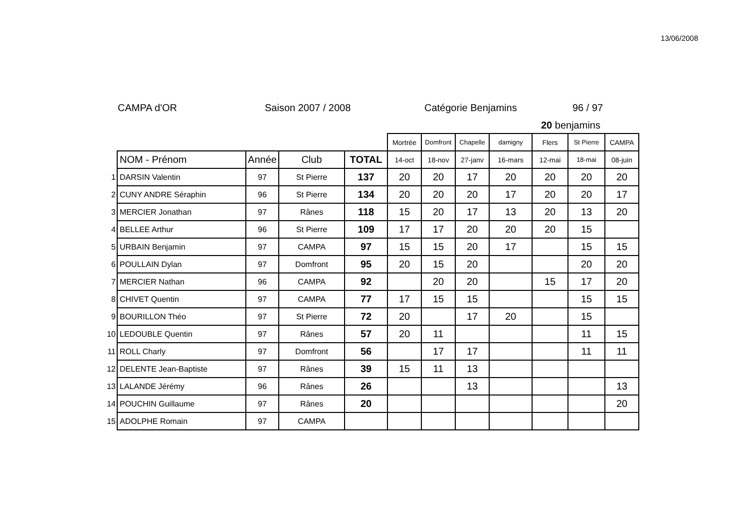13/06/2008
CAMPA d'OR Saison 2007 / 2008 Catégorie Benjamins 96 / 97
20 benjamins
| | | | | | Mortrée | Domfront | Chapelle | damigny | Flers | St Pierre | CAMPA |
| | NOM - Prénom | Année | Club | TOTAL | 14-oct | 18-nov | 27-janv | 16-mars | 12-mai | 18-mai | 08-juin |
| 1 | DARSIN Valentin | 97 | St Pierre | 137 | 20 | 20 | 17 | 20 | 20 | 20 | 20 |
| 2 | CUNY ANDRE Séraphin | 96 | St Pierre | 134 | 20 | 20 | 20 | 17 | 20 | 20 | 17 |
| 3 | MERCIER Jonathan | 97 | Rânes | 118 | 15 | 20 | 17 | 13 | 20 | 13 | 20 |
| 4 | BELLEE Arthur | 96 | St Pierre | 109 | 17 | 17 | 20 | 20 | 20 | 15 | |
| 5 | URBAIN Benjamin | 97 | CAMPA | 97 | 15 | 15 | 20 | 17 | | 15 | 15 |
| 6 | POULLAIN Dylan | 97 | Domfront | 95 | 20 | 15 | 20 | | | 20 | 20 |
| 7 | MERCIER Nathan | 96 | CAMPA | 92 | | 20 | 20 | | 15 | 17 | 20 |
| 8 | CHIVET Quentin | 97 | CAMPA | 77 | 17 | 15 | 15 | | | 15 | 15 |
| 9 | BOURILLON Théo | 97 | St Pierre | 72 | 20 | | 17 | 20 | | 15 | |
| 10 | LEDOUBLE Quentin | 97 | Rânes | 57 | 20 | 11 | | | | 11 | 15 |
| 11 | ROLL Charly | 97 | Domfront | 56 | | 17 | 17 | | | 11 | 11 |
| 12 | DELENTE Jean-Baptiste | 97 | Rânes | 39 | 15 | 11 | 13 | | | | |
| 13 | LALANDE Jérémy | 96 | Rânes | 26 | | | 13 | | | | 13 |
| 14 | POUCHIN Guillaume | 97 | Rânes | 20 | | | | | | | 20 |
| 15 | ADOLPHE Romain | 97 | CAMPA | | | | | | | | |